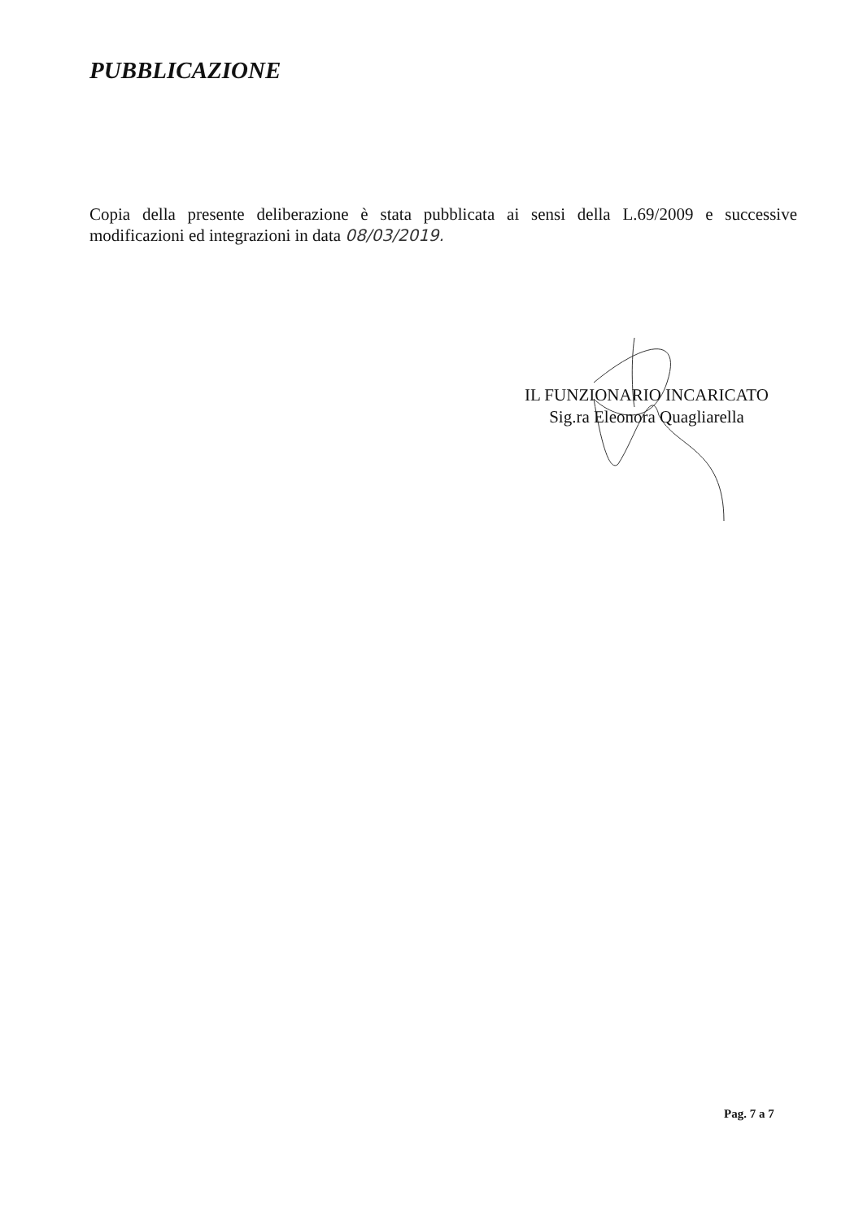PUBBLICAZIONE
Copia della presente deliberazione è stata pubblicata ai sensi della L.69/2009 e successive modificazioni ed integrazioni in data 08/03/2019.
IL FUNZIONARIO INCARICATO
Sig.ra Eleonora Quagliarella
Pag. 7 a 7